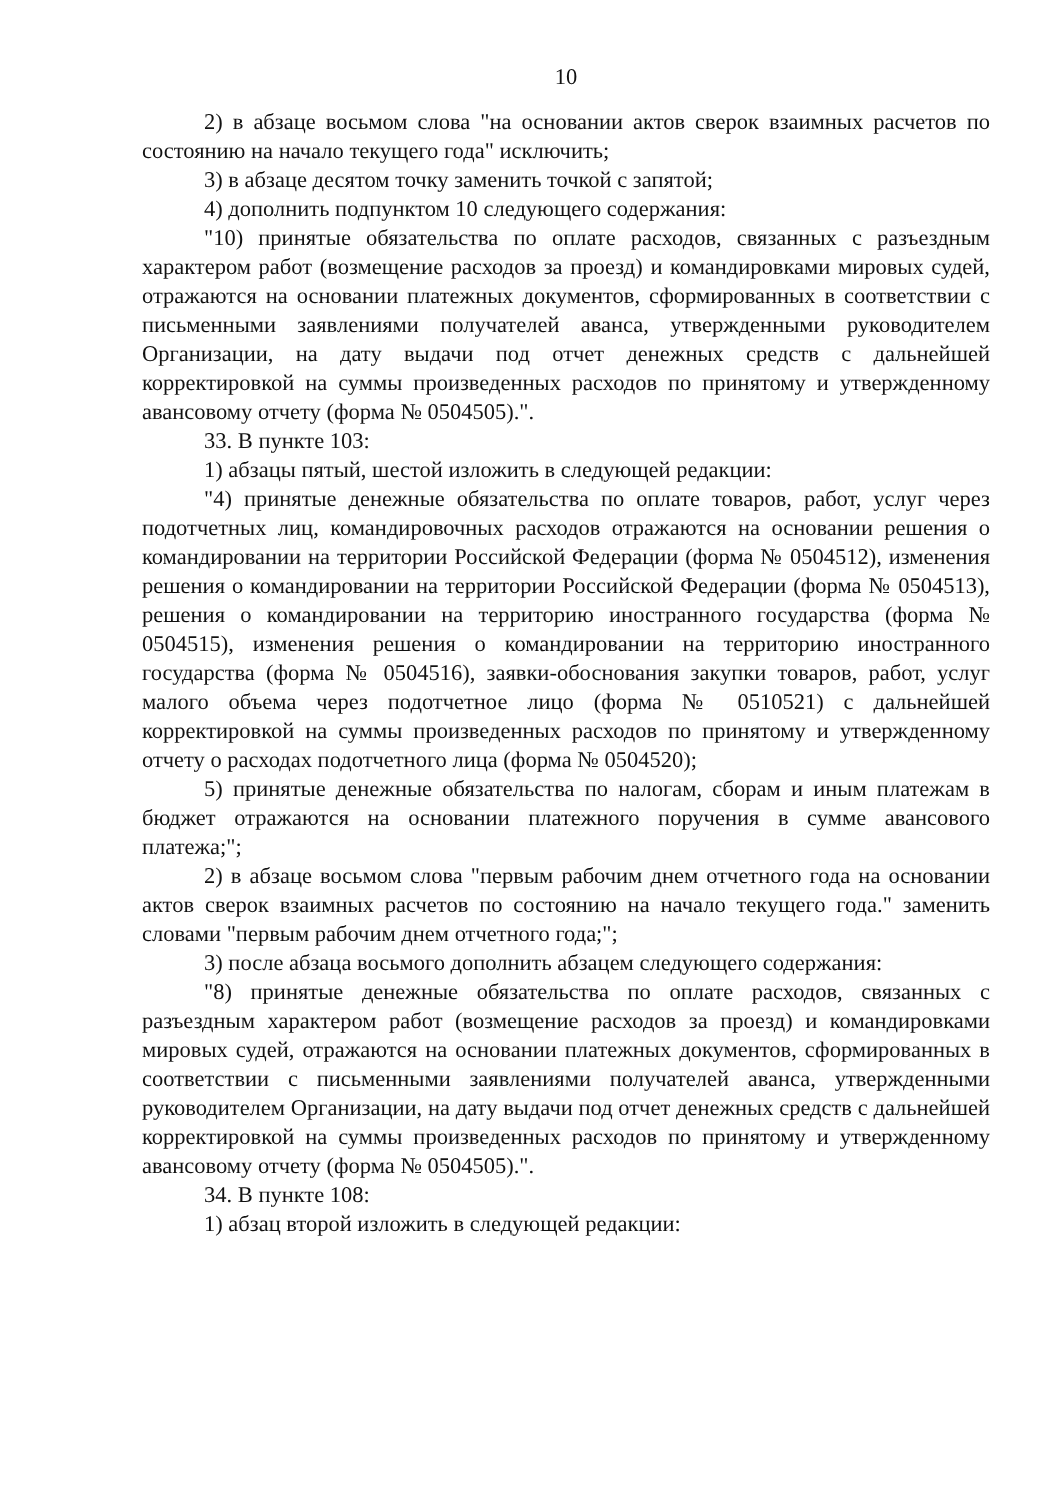10
2) в абзаце восьмом слова "на основании актов сверок взаимных расчетов по состоянию на начало текущего года" исключить;
3) в абзаце десятом точку заменить точкой с запятой;
4) дополнить подпунктом 10 следующего содержания:
"10) принятые обязательства по оплате расходов, связанных с разъездным характером работ (возмещение расходов за проезд) и командировками мировых судей, отражаются на основании платежных документов, сформированных в соответствии с письменными заявлениями получателей аванса, утвержденными руководителем Организации, на дату выдачи под отчет денежных средств с дальнейшей корректировкой на суммы произведенных расходов по принятому и утвержденному авансовому отчету (форма № 0504505).".
33. В пункте 103:
1) абзацы пятый, шестой изложить в следующей редакции:
"4) принятые денежные обязательства по оплате товаров, работ, услуг через подотчетных лиц, командировочных расходов отражаются на основании решения о командировании на территории Российской Федерации (форма № 0504512), изменения решения о командировании на территории Российской Федерации (форма № 0504513), решения о командировании на территорию иностранного государства (форма № 0504515), изменения решения о командировании на территорию иностранного государства (форма № 0504516), заявки-обоснования закупки товаров, работ, услуг малого объема через подотчетное лицо (форма № 0510521) с дальнейшей корректировкой на суммы произведенных расходов по принятому и утвержденному отчету о расходах подотчетного лица (форма № 0504520);
5) принятые денежные обязательства по налогам, сборам и иным платежам в бюджет отражаются на основании платежного поручения в сумме авансового платежа;";
2) в абзаце восьмом слова "первым рабочим днем отчетного года на основании актов сверок взаимных расчетов по состоянию на начало текущего года." заменить словами "первым рабочим днем отчетного года;";
3) после абзаца восьмого дополнить абзацем следующего содержания:
"8) принятые денежные обязательства по оплате расходов, связанных с разъездным характером работ (возмещение расходов за проезд) и командировками мировых судей, отражаются на основании платежных документов, сформированных в соответствии с письменными заявлениями получателей аванса, утвержденными руководителем Организации, на дату выдачи под отчет денежных средств с дальнейшей корректировкой на суммы произведенных расходов по принятому и утвержденному авансовому отчету (форма № 0504505).".
34. В пункте 108:
1) абзац второй изложить в следующей редакции: